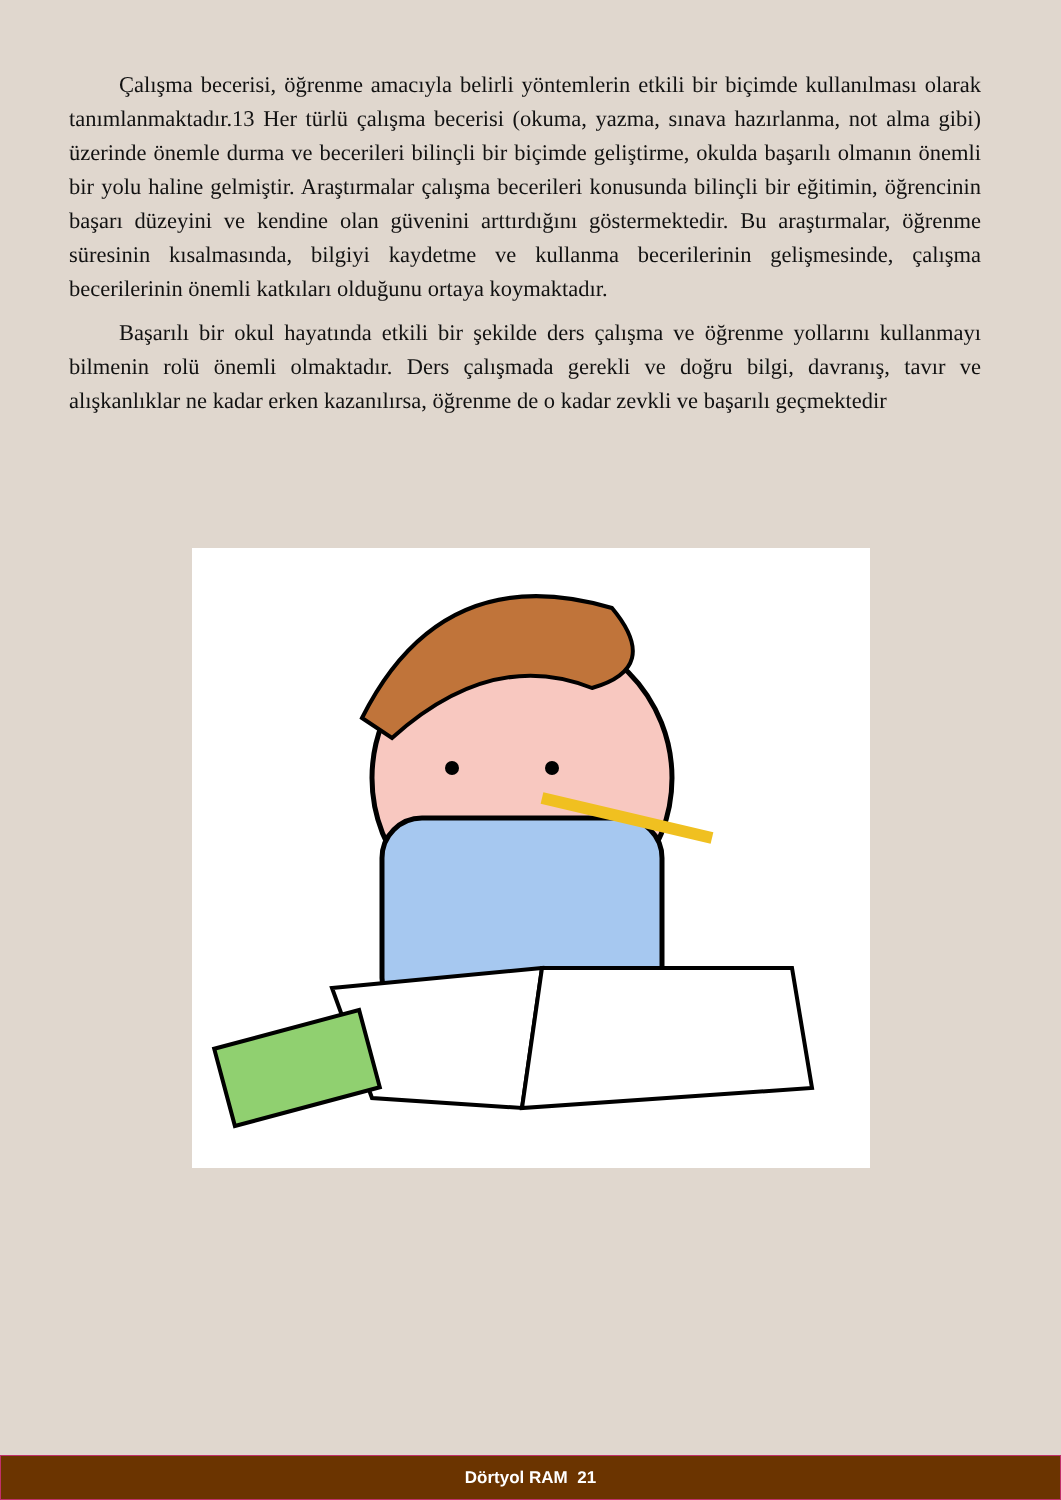Çalışma becerisi, öğrenme amacıyla belirli yöntemlerin etkili bir biçimde kullanılması olarak tanımlanmaktadır.13 Her türlü çalışma becerisi (okuma, yazma, sınava hazırlanma, not alma gibi) üzerinde önemle durma ve becerileri bilinçli bir biçimde geliştirme, okulda başarılı olmanın önemli bir yolu haline gelmiştir. Araştırmalar çalışma becerileri konusunda bilinçli bir eğitimin, öğrencinin başarı düzeyini ve kendine olan güvenini arttırdığını göstermektedir. Bu araştırmalar, öğrenme süresinin kısalmasında, bilgiyi kaydetme ve kullanma becerilerinin gelişmesinde, çalışma becerilerinin önemli katkıları olduğunu ortaya koymaktadır.
Başarılı bir okul hayatında etkili bir şekilde ders çalışma ve öğrenme yollarını kullanmayı bilmenin rolü önemli olmaktadır. Ders çalışmada gerekli ve doğru bilgi, davranış, tavır ve alışkanlıklar ne kadar erken kazanılırsa, öğrenme de o kadar zevkli ve başarılı geçmektedir
Dörtyol RAM 21